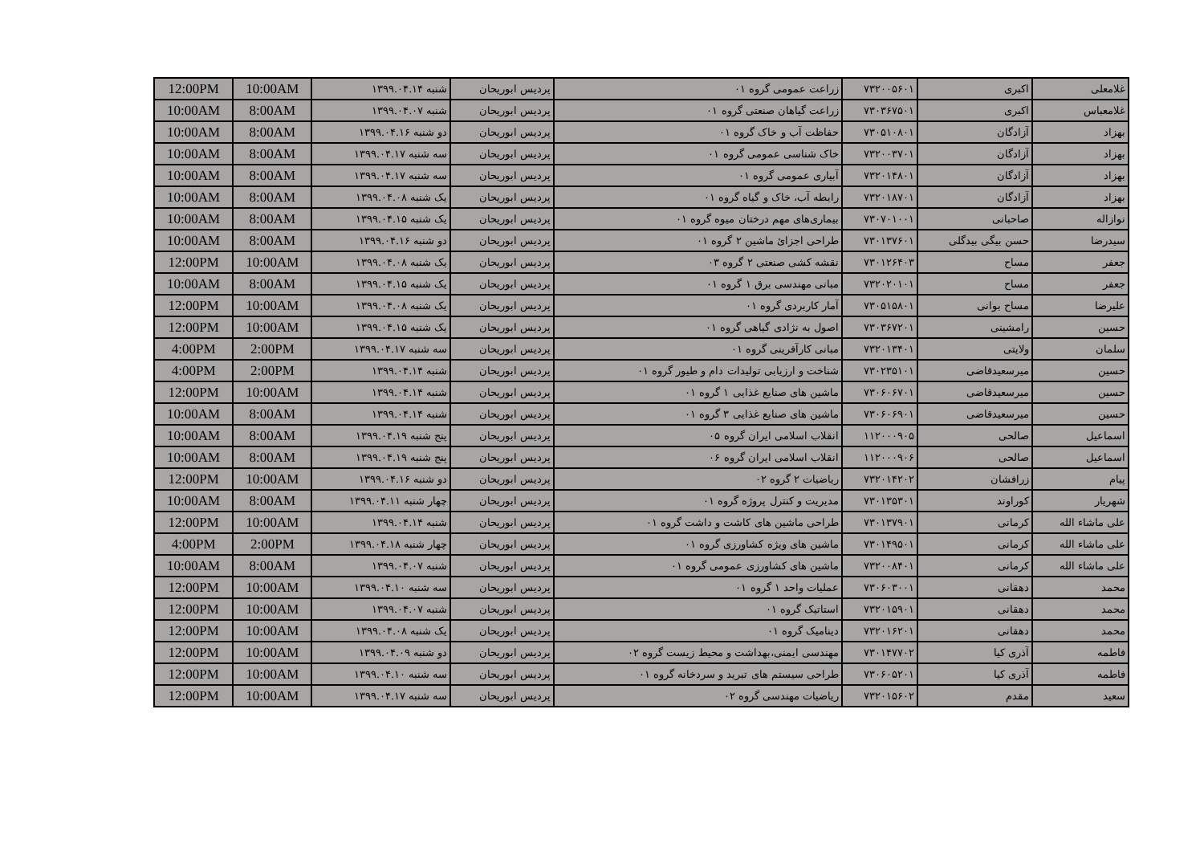| غلامعلی | اکبری | ۷۳۲۰۰۵۶۰۱ | زراعت عمومی گروه ۰۱ | پردیس ابوریحان | شنبه ۱۳۹۹.۰۴.۱۴ | 10:00AM | 12:00PM |
| غلامعباس | اکبری | ۷۳۰۳۶۷۵۰۱ | زراعت گیاهان صنعتی گروه ۰۱ | پردیس ابوریحان | شنبه ۱۳۹۹.۰۴.۰۷ | 8:00AM | 10:00AM |
| بهزاد | آزادگان | ۷۳۰۵۱۰۸۰۱ | حفاظت آب و خاک گروه ۰۱ | پردیس ابوریحان | دو شنبه ۱۳۹۹.۰۴.۱۶ | 8:00AM | 10:00AM |
| بهزاد | آزادگان | ۷۳۲۰۰۳۷۰۱ | خاک شناسی عمومی گروه ۰۱ | پردیس ابوریحان | سه شنبه ۱۳۹۹.۰۴.۱۷ | 8:00AM | 10:00AM |
| بهزاد | آزادگان | ۷۳۲۰۱۴۸۰۱ | آبیاری عمومی گروه ۰۱ | پردیس ابوریحان | سه شنبه ۱۳۹۹.۰۴.۱۷ | 8:00AM | 10:00AM |
| بهزاد | آزادگان | ۷۳۲۰۱۸۷۰۱ | رابطه آب، خاک و گیاه گروه ۰۱ | پردیس ابوریحان | یک شنبه ۱۳۹۹.۰۴.۰۸ | 8:00AM | 10:00AM |
| نوازاله | صاحبانی | ۷۳۰۷۰۱۰۰۱ | بیماری‌های مهم درختان میوه گروه ۰۱ | پردیس ابوریحان | یک شنبه ۱۳۹۹.۰۴.۱۵ | 8:00AM | 10:00AM |
| سیدرضا | حسن بیگی بیدگلی | ۷۳۰۱۳۷۶۰۱ | طراحی اجزائ ماشین ۲ گروه ۰۱ | پردیس ابوریحان | دو شنبه ۱۳۹۹.۰۴.۱۶ | 8:00AM | 10:00AM |
| جعفر | مساح | ۷۳۰۱۲۶۴۰۳ | نقشه کشی صنعتی ۲ گروه ۰۳ | پردیس ابوریحان | یک شنبه ۱۳۹۹.۰۴.۰۸ | 10:00AM | 12:00PM |
| جعفر | مساح | ۷۳۲۰۲۰۱۰۱ | مبانی مهندسی برق ۱ گروه ۰۱ | پردیس ابوریحان | یک شنبه ۱۳۹۹.۰۴.۱۵ | 8:00AM | 10:00AM |
| علیرضا | مساح بوانی | ۷۳۰۵۱۵۸۰۱ | آمار کاربردی گروه ۰۱ | پردیس ابوریحان | یک شنبه ۱۳۹۹.۰۴.۰۸ | 10:00AM | 12:00PM |
| حسین | رامشینی | ۷۳۰۳۶۷۲۰۱ | اصول به نژادی گیاهی گروه ۰۱ | پردیس ابوریحان | یک شنبه ۱۳۹۹.۰۴.۱۵ | 10:00AM | 12:00PM |
| سلمان | ولایتی | ۷۳۲۰۱۳۴۰۱ | مبانی کارآفرینی گروه ۰۱ | پردیس ابوریحان | سه شنبه ۱۳۹۹.۰۴.۱۷ | 2:00PM | 4:00PM |
| حسین | میرسعیدقاضی | ۷۳۰۲۳۵۱۰۱ | شناخت و ارزیابی تولیدات دام و طیور گروه ۰۱ | پردیس ابوریحان | شنبه ۱۳۹۹.۰۴.۱۴ | 2:00PM | 4:00PM |
| حسین | میرسعیدقاضی | ۷۳۰۶۰۶۷۰۱ | ماشین های صنایع غذایی ۱ گروه ۰۱ | پردیس ابوریحان | شنبه ۱۳۹۹.۰۴.۱۴ | 10:00AM | 12:00PM |
| حسین | میرسعیدقاضی | ۷۳۰۶۰۶۹۰۱ | ماشین های صنایع غذایی ۳ گروه ۰۱ | پردیس ابوریحان | شنبه ۱۳۹۹.۰۴.۱۴ | 8:00AM | 10:00AM |
| اسماعیل | صالحی | ۱۱۲۰۰۰۹۰۵ | انقلاب اسلامی ایران گروه ۰۵ | پردیس ابوریحان | پنج شنبه ۱۳۹۹.۰۴.۱۹ | 8:00AM | 10:00AM |
| اسماعیل | صالحی | ۱۱۲۰۰۰۹۰۶ | انقلاب اسلامی ایران گروه ۰۶ | پردیس ابوریحان | پنج شنبه ۱۳۹۹.۰۴.۱۹ | 8:00AM | 10:00AM |
| پیام | زرافشان | ۷۳۲۰۱۴۲۰۲ | ریاضیات ۲ گروه ۰۲ | پردیس ابوریحان | دو شنبه ۱۳۹۹.۰۴.۱۶ | 10:00AM | 12:00PM |
| شهریار | کوراوند | ۷۳۰۱۳۵۳۰۱ | مدیریت و کنترل پروژه گروه ۰۱ | پردیس ابوریحان | چهار شنبه ۱۳۹۹.۰۴.۱۱ | 8:00AM | 10:00AM |
| علی ماشاء الله | کرمانی | ۷۳۰۱۳۷۹۰۱ | طراحی ماشین های کاشت و داشت گروه ۰۱ | پردیس ابوریحان | شنبه ۱۳۹۹.۰۴.۱۴ | 10:00AM | 12:00PM |
| علی ماشاء الله | کرمانی | ۷۳۰۱۴۹۵۰۱ | ماشین های ویژه کشاورزی گروه ۰۱ | پردیس ابوریحان | چهار شنبه ۱۳۹۹.۰۴.۱۸ | 2:00PM | 4:00PM |
| علی ماشاء الله | کرمانی | ۷۳۲۰۰۸۴۰۱ | ماشین های کشاورزی عمومی گروه ۰۱ | پردیس ابوریحان | شنبه ۱۳۹۹.۰۴.۰۷ | 8:00AM | 10:00AM |
| محمد | دهقانی | ۷۳۰۶۰۳۰۰۱ | عملیات واحد ۱ گروه ۰۱ | پردیس ابوریحان | سه شنبه ۱۳۹۹.۰۴.۱۰ | 10:00AM | 12:00PM |
| محمد | دهقانی | ۷۳۲۰۱۵۹۰۱ | استاتیک گروه ۰۱ | پردیس ابوریحان | شنبه ۱۳۹۹.۰۴.۰۷ | 10:00AM | 12:00PM |
| محمد | دهقانی | ۷۳۲۰۱۶۲۰۱ | دینامیک گروه ۰۱ | پردیس ابوریحان | یک شنبه ۱۳۹۹.۰۴.۰۸ | 10:00AM | 12:00PM |
| فاطمه | آذری کیا | ۷۳۰۱۴۷۷۰۲ | مهندسی ایمنی،بهداشت و محیط زیست گروه ۰۲ | پردیس ابوریحان | دو شنبه ۱۳۹۹.۰۴.۰۹ | 10:00AM | 12:00PM |
| فاطمه | آذری کیا | ۷۳۰۶۰۵۲۰۱ | طراحی سیستم های تبرید و سردخانه گروه ۰۱ | پردیس ابوریحان | سه شنبه ۱۳۹۹.۰۴.۱۰ | 10:00AM | 12:00PM |
| سعید | مقدم | ۷۳۲۰۱۵۶۰۲ | ریاضیات مهندسی گروه ۰۲ | پردیس ابوریحان | سه شنبه ۱۳۹۹.۰۴.۱۷ | 10:00AM | 12:00PM |